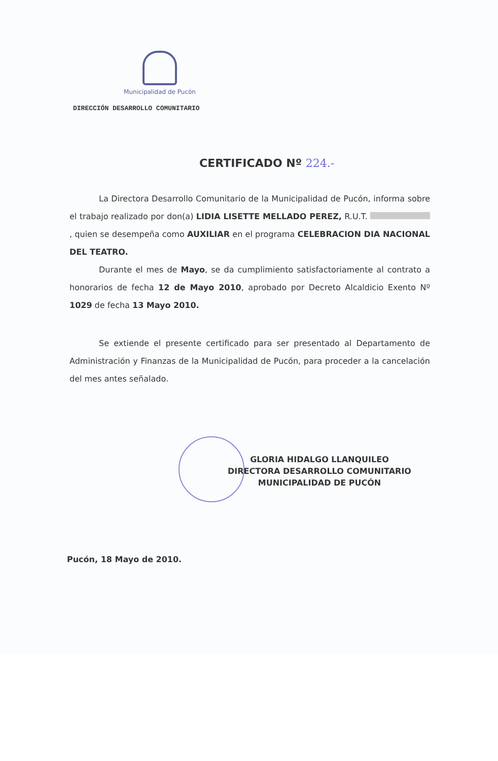Municipalidad de Pucón
DIRECCIÓN DESARROLLO COMUNITARIO
CERTIFICADO Nº 224.-
La Directora Desarrollo Comunitario de la Municipalidad de Pucón, informa sobre el trabajo realizado por don(a) LIDIA LISETTE MELLADO PEREZ, R.U.T. , quien se desempeña como AUXILIAR en el programa CELEBRACION DIA NACIONAL DEL TEATRO.
Durante el mes de Mayo, se da cumplimiento satisfactoriamente al contrato a honorarios de fecha 12 de Mayo 2010, aprobado por Decreto Alcaldicio Exento Nº 1029 de fecha 13 Mayo 2010.
Se extiende el presente certificado para ser presentado al Departamento de Administración y Finanzas de la Municipalidad de Pucón, para proceder a la cancelación del mes antes señalado.
GLORIA HIDALGO LLANQUILEO
DIRECTORA DESARROLLO COMUNITARIO
MUNICIPALIDAD DE PUCÓN
Pucón, 18 Mayo de 2010.